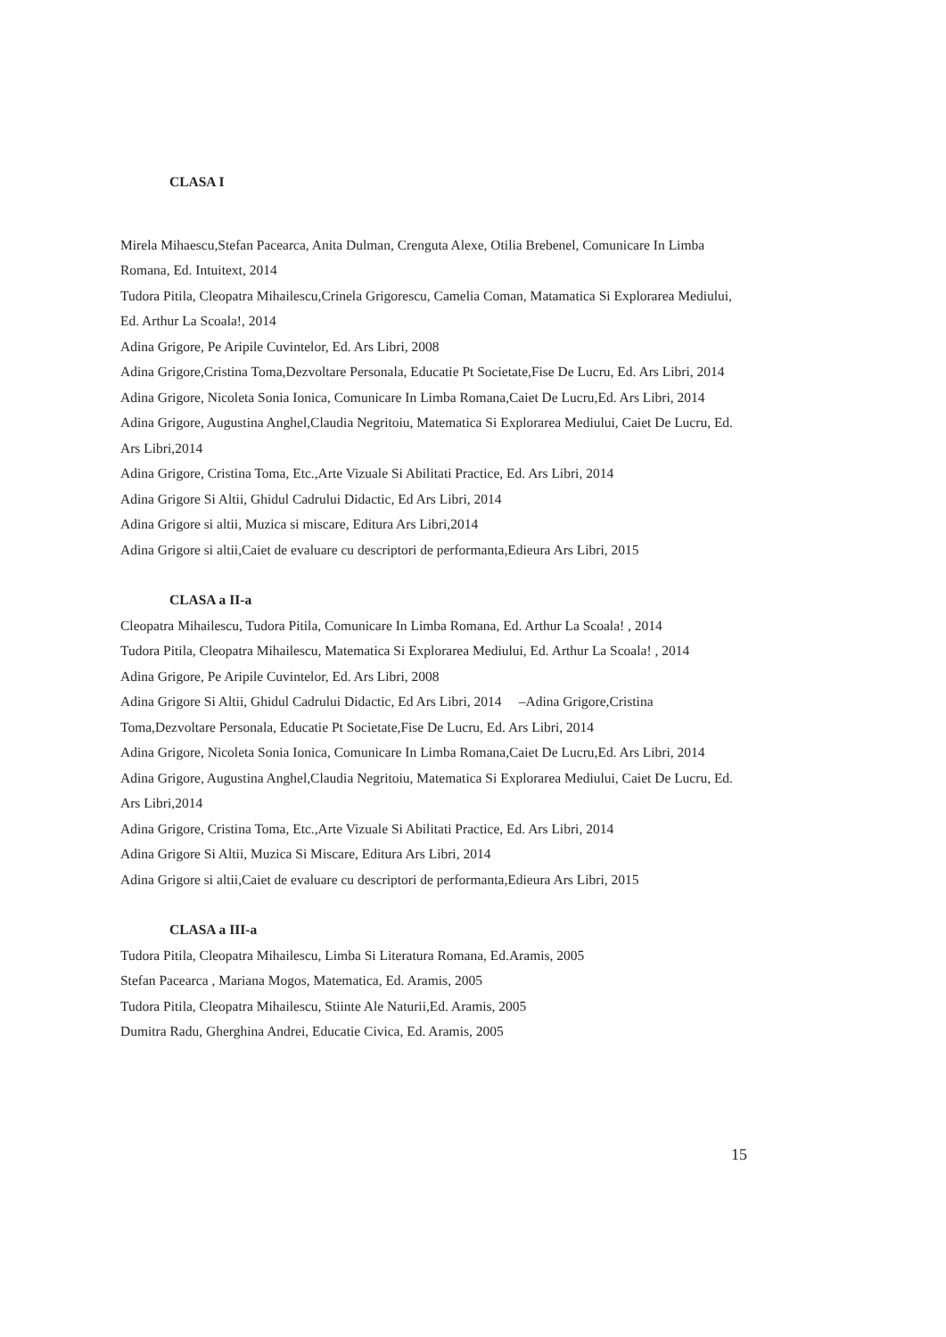CLASA I
Mirela Mihaescu,Stefan Pacearca, Anita Dulman, Crenguta Alexe, Otilia Brebenel, Comunicare In Limba Romana, Ed. Intuitext, 2014
Tudora Pitila, Cleopatra Mihailescu,Crinela Grigorescu, Camelia Coman, Matamatica Si Explorarea Mediului, Ed. Arthur La Scoala!, 2014
Adina Grigore, Pe Aripile Cuvintelor, Ed. Ars Libri, 2008
Adina Grigore,Cristina Toma,Dezvoltare Personala, Educatie Pt Societate,Fise De Lucru, Ed. Ars Libri, 2014
Adina Grigore, Nicoleta Sonia Ionica, Comunicare In Limba Romana,Caiet De Lucru,Ed. Ars Libri, 2014
Adina Grigore, Augustina Anghel,Claudia Negritoiu, Matematica Si Explorarea Mediului, Caiet De Lucru, Ed. Ars Libri,2014
Adina Grigore, Cristina Toma, Etc.,Arte Vizuale Si Abilitati Practice, Ed. Ars Libri, 2014
Adina Grigore Si Altii, Ghidul Cadrului Didactic, Ed Ars Libri, 2014
Adina Grigore si altii, Muzica si miscare, Editura Ars Libri,2014
Adina Grigore si altii,Caiet de evaluare cu descriptori de performanta,Edieura Ars Libri, 2015
CLASA a II-a
Cleopatra Mihailescu, Tudora Pitila, Comunicare In Limba Romana, Ed. Arthur La Scoala! , 2014
Tudora Pitila, Cleopatra Mihailescu, Matematica Si Explorarea Mediului, Ed. Arthur La Scoala! , 2014
Adina Grigore, Pe Aripile Cuvintelor, Ed. Ars Libri, 2008
Adina Grigore Si Altii, Ghidul Cadrului Didactic, Ed Ars Libri, 2014 –Adina Grigore,Cristina Toma,Dezvoltare Personala, Educatie Pt Societate,Fise De Lucru, Ed. Ars Libri, 2014
Adina Grigore, Nicoleta Sonia Ionica, Comunicare In Limba Romana,Caiet De Lucru,Ed. Ars Libri, 2014
Adina Grigore, Augustina Anghel,Claudia Negritoiu, Matematica Si Explorarea Mediului, Caiet De Lucru, Ed. Ars Libri,2014
Adina Grigore, Cristina Toma, Etc.,Arte Vizuale Si Abilitati Practice, Ed. Ars Libri, 2014
Adina Grigore Si Altii, Muzica Si Miscare, Editura Ars Libri, 2014
Adina Grigore si altii,Caiet de evaluare cu descriptori de performanta,Edieura Ars Libri, 2015
CLASA a III-a
Tudora Pitila, Cleopatra Mihailescu, Limba Si Literatura Romana, Ed.Aramis, 2005
Stefan Pacearca , Mariana Mogos, Matematica, Ed. Aramis, 2005
Tudora Pitila, Cleopatra Mihailescu, Stiinte Ale Naturii,Ed. Aramis, 2005
Dumitra Radu, Gherghina Andrei, Educatie Civica, Ed. Aramis, 2005
15